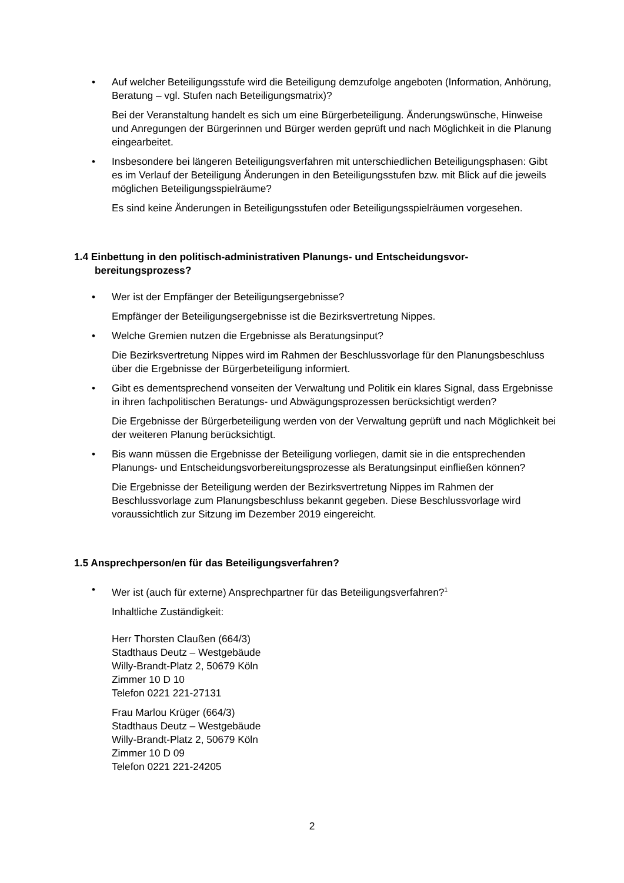• Auf welcher Beteiligungsstufe wird die Beteiligung demzufolge angeboten (Information, Anhörung, Beratung – vgl. Stufen nach Beteiligungsmatrix)?
Bei der Veranstaltung handelt es sich um eine Bürgerbeteiligung. Änderungswünsche, Hinweise und Anregungen der Bürgerinnen und Bürger werden geprüft und nach Möglichkeit in die Planung eingearbeitet.
• Insbesondere bei längeren Beteiligungsverfahren mit unterschiedlichen Beteiligungsphasen: Gibt es im Verlauf der Beteiligung Änderungen in den Beteiligungsstufen bzw. mit Blick auf die jeweils möglichen Beteiligungsspielräume?
Es sind keine Änderungen in Beteiligungsstufen oder Beteiligungsspielräumen vorgesehen.
1.4 Einbettung in den politisch-administrativen Planungs- und Entscheidungsvor­bereitungsprozess?
• Wer ist der Empfänger der Beteiligungsergebnisse?
Empfänger der Beteiligungsergebnisse ist die Bezirksvertretung Nippes.
• Welche Gremien nutzen die Ergebnisse als Beratungsinput?
Die Bezirksvertretung Nippes wird im Rahmen der Beschlussvorlage für den Planungsbeschluss über die Ergebnisse der Bürgerbeteiligung informiert.
• Gibt es dementsprechend vonseiten der Verwaltung und Politik ein klares Signal, dass Ergebnisse in ihren fachpolitischen Beratungs- und Abwägungsprozessen berücksichtigt werden?
Die Ergebnisse der Bürgerbeteiligung werden von der Verwaltung geprüft und nach Möglichkeit bei der weiteren Planung berücksichtigt.
• Bis wann müssen die Ergebnisse der Beteiligung vorliegen, damit sie in die entsprechenden Planungs- und Entscheidungsvorbereitungsprozesse als Beratungsinput einfließen können?
Die Ergebnisse der Beteiligung werden der Bezirksvertretung Nippes im Rahmen der Beschlussvorlage zum Planungsbeschluss bekannt gegeben. Diese Beschlussvorlage wird voraussichtlich zur Sitzung im Dezember 2019 eingereicht.
1.5 Ansprechperson/en für das Beteiligungsverfahren?
• Wer ist (auch für externe) Ansprechpartner für das Beteiligungsverfahren?<sup>1</sup>
Inhaltliche Zuständigkeit:
Herr Thorsten Claußen (664/3)
Stadthaus Deutz – Westgebäude
Willy-Brandt-Platz 2, 50679 Köln
Zimmer 10 D 10
Telefon 0221 221-27131
Frau Marlou Krüger (664/3)
Stadthaus Deutz – Westgebäude
Willy-Brandt-Platz 2, 50679 Köln
Zimmer 10 D 09
Telefon 0221 221-24205
2